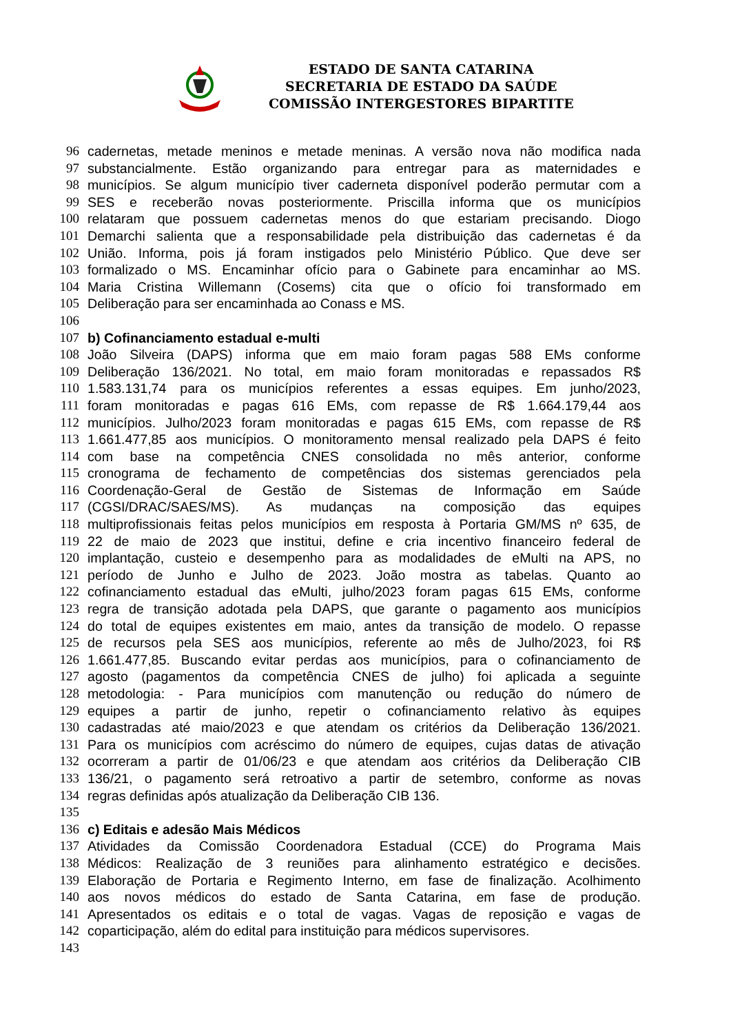ESTADO DE SANTA CATARINA
SECRETARIA DE ESTADO DA SAÚDE
COMISSÃO INTERGESTORES BIPARTITE
96 cadernetas, metade meninos e metade meninas. A versão nova não modifica nada
97 substancialmente. Estão organizando para entregar para as maternidades e
98 municípios. Se algum município tiver caderneta disponível poderão permutar com a
99 SES e receberão novas posteriormente. Priscilla informa que os municípios
100 relataram que possuem cadernetas menos do que estariam precisando. Diogo
101 Demarchi salienta que a responsabilidade pela distribuição das cadernetas é da
102 União. Informa, pois já foram instigados pelo Ministério Público. Que deve ser
103 formalizado o MS. Encaminhar ofício para o Gabinete para encaminhar ao MS.
104 Maria Cristina Willemann (Cosems) cita que o ofício foi transformado em
105 Deliberação para ser encaminhada ao Conass e MS.
106
107 b) Cofinanciamento estadual e-multi
108 João Silveira (DAPS) informa que em maio foram pagas 588 EMs conforme
109 Deliberação 136/2021. No total, em maio foram monitoradas e repassados R$
110 1.583.131,74 para os municípios referentes a essas equipes. Em junho/2023,
111 foram monitoradas e pagas 616 EMs, com repasse de R$ 1.664.179,44 aos
112 municípios. Julho/2023 foram monitoradas e pagas 615 EMs, com repasse de R$
113 1.661.477,85 aos municípios. O monitoramento mensal realizado pela DAPS é feito
114 com base na competência CNES consolidada no mês anterior, conforme
115 cronograma de fechamento de competências dos sistemas gerenciados pela
116 Coordenação-Geral de Gestão de Sistemas de Informação em Saúde
117 (CGSI/DRAC/SAES/MS). As mudanças na composição das equipes
118 multiprofissionais feitas pelos municípios em resposta à Portaria GM/MS nº 635, de
119 22 de maio de 2023 que institui, define e cria incentivo financeiro federal de
120 implantação, custeio e desempenho para as modalidades de eMulti na APS, no
121 período de Junho e Julho de 2023. João mostra as tabelas. Quanto ao
122 cofinanciamento estadual das eMulti, julho/2023 foram pagas 615 EMs, conforme
123 regra de transição adotada pela DAPS, que garante o pagamento aos municípios
124 do total de equipes existentes em maio, antes da transição de modelo. O repasse
125 de recursos pela SES aos municípios, referente ao mês de Julho/2023, foi R$
126 1.661.477,85. Buscando evitar perdas aos municípios, para o cofinanciamento de
127 agosto (pagamentos da competência CNES de julho) foi aplicada a seguinte
128 metodologia: - Para municípios com manutenção ou redução do número de
129 equipes a partir de junho, repetir o cofinanciamento relativo às equipes
130 cadastradas até maio/2023 e que atendam os critérios da Deliberação 136/2021.
131 Para os municípios com acréscimo do número de equipes, cujas datas de ativação
132 ocorreram a partir de 01/06/23 e que atendam aos critérios da Deliberação CIB
133 136/21, o pagamento será retroativo a partir de setembro, conforme as novas
134 regras definidas após atualização da Deliberação CIB 136.
135
136 c) Editais e adesão Mais Médicos
137 Atividades da Comissão Coordenadora Estadual (CCE) do Programa Mais
138 Médicos: Realização de 3 reuniões para alinhamento estratégico e decisões.
139 Elaboração de Portaria e Regimento Interno, em fase de finalização. Acolhimento
140 aos novos médicos do estado de Santa Catarina, em fase de produção.
141 Apresentados os editais e o total de vagas. Vagas de reposição e vagas de
142 coparticipação, além do edital para instituição para médicos supervisores.
143